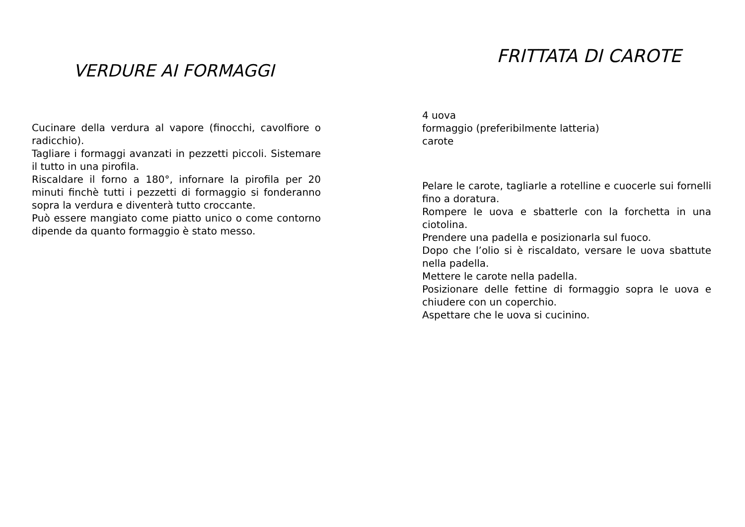VERDURE AI FORMAGGI
Cucinare della verdura al vapore (finocchi, cavolfiore o radicchio).
Tagliare i formaggi avanzati in pezzetti piccoli. Sistemare il tutto in una pirofila.
Riscaldare il forno a 180°, infornare la pirofila per 20 minuti finchè tutti i pezzetti di formaggio si fonderanno sopra la verdura e diventerà tutto croccante.
Può essere mangiato come piatto unico o come contorno dipende da quanto formaggio è stato messo.
FRITTATA DI CAROTE
4 uova
formaggio (preferibilmente latteria)
carote
Pelare le carote, tagliarle a rotelline e cuocerle sui fornelli fino a doratura.
Rompere le uova e sbatterle con la forchetta in una ciotolina.
Prendere una padella e posizionarla sul fuoco.
Dopo che l’olio si è riscaldato, versare le uova sbattute nella padella.
Mettere le carote nella padella.
Posizionare delle fettine di formaggio sopra le uova e chiudere con un coperchio.
Aspettare che le uova si cucinino.